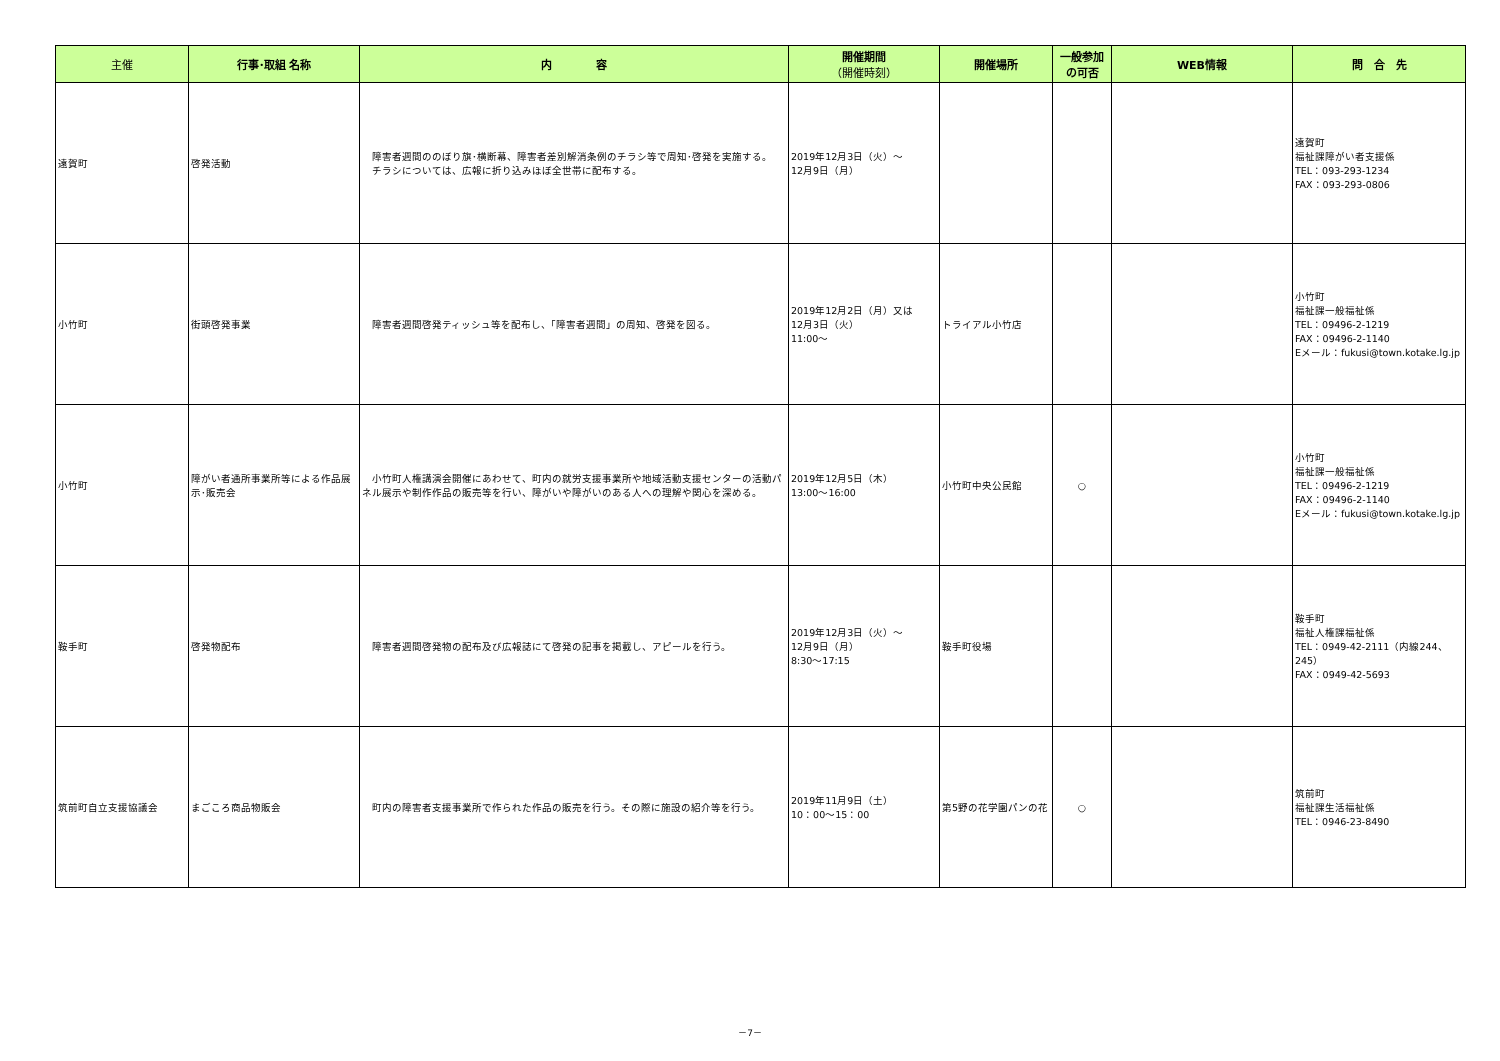| 主催 | 行事･取組 名称 | 内 容 | 開催期間 （開催時刻） | 開催場所 | 一般参加 の可否 | WEB情報 | 問 合 先 |
| --- | --- | --- | --- | --- | --- | --- | --- |
| 遠賀町 | 啓発活動 | 障害者週間ののぼり旗･横断幕、障害者差別解消条例のチラシ等で周知･啓発を実施する。 チラシについては、広報に折り込みほぼ全世帯に配布する。 | 2019年12月3日（火）～ 12月9日（月） | | | | 遠賀町 福祉課障がい者支援係 TEL：093-293-1234 FAX：093-293-0806 |
| 小竹町 | 街頭啓発事業 | 障害者週間啓発ティッシュ等を配布し、「障害者週間」の周知、啓発を図る。 | 2019年12月2日（月）又は 12月3日（火） 11:00～ | トライアル小竹店 | | | 小竹町 福祉課一般福祉係 TEL：09496-2-1219 FAX：09496-2-1140 Eメール：fukusi@town.kotake.lg.jp |
| 小竹町 | 障がい者通所事業所等による作品展示･販売会 | 小竹町人権講演会開催にあわせて、町内の就労支援事業所や地域活動支援センターの活動パネル展示や制作作品の販売等を行い、障がいや障がいのある人への理解や関心を深める。 | 2019年12月5日（木） 13:00～16:00 | 小竹町中央公民館 | ○ | | 小竹町 福祉課一般福祉係 TEL：09496-2-1219 FAX：09496-2-1140 Eメール：fukusi@town.kotake.lg.jp |
| 鞍手町 | 啓発物配布 | 障害者週間啓発物の配布及び広報誌にて啓発の記事を掲載し、アピールを行う。 | 2019年12月3日（火）～ 12月9日（月） 8:30～17:15 | 鞍手町役場 | | | 鞍手町 福祉人権課福祉係 TEL：0949-42-2111（内線244、245） FAX：0949-42-5693 |
| 筑前町自立支援協議会 | まごころ商品物販会 | 町内の障害者支援事業所で作られた作品の販売を行う。その際に施設の紹介等を行う。 | 2019年11月9日（土） 10：00～15：00 | 第5野の花学園パンの花 | ○ | | 筑前町 福祉課生活福祉係 TEL：0946-23-8490 |
－7－